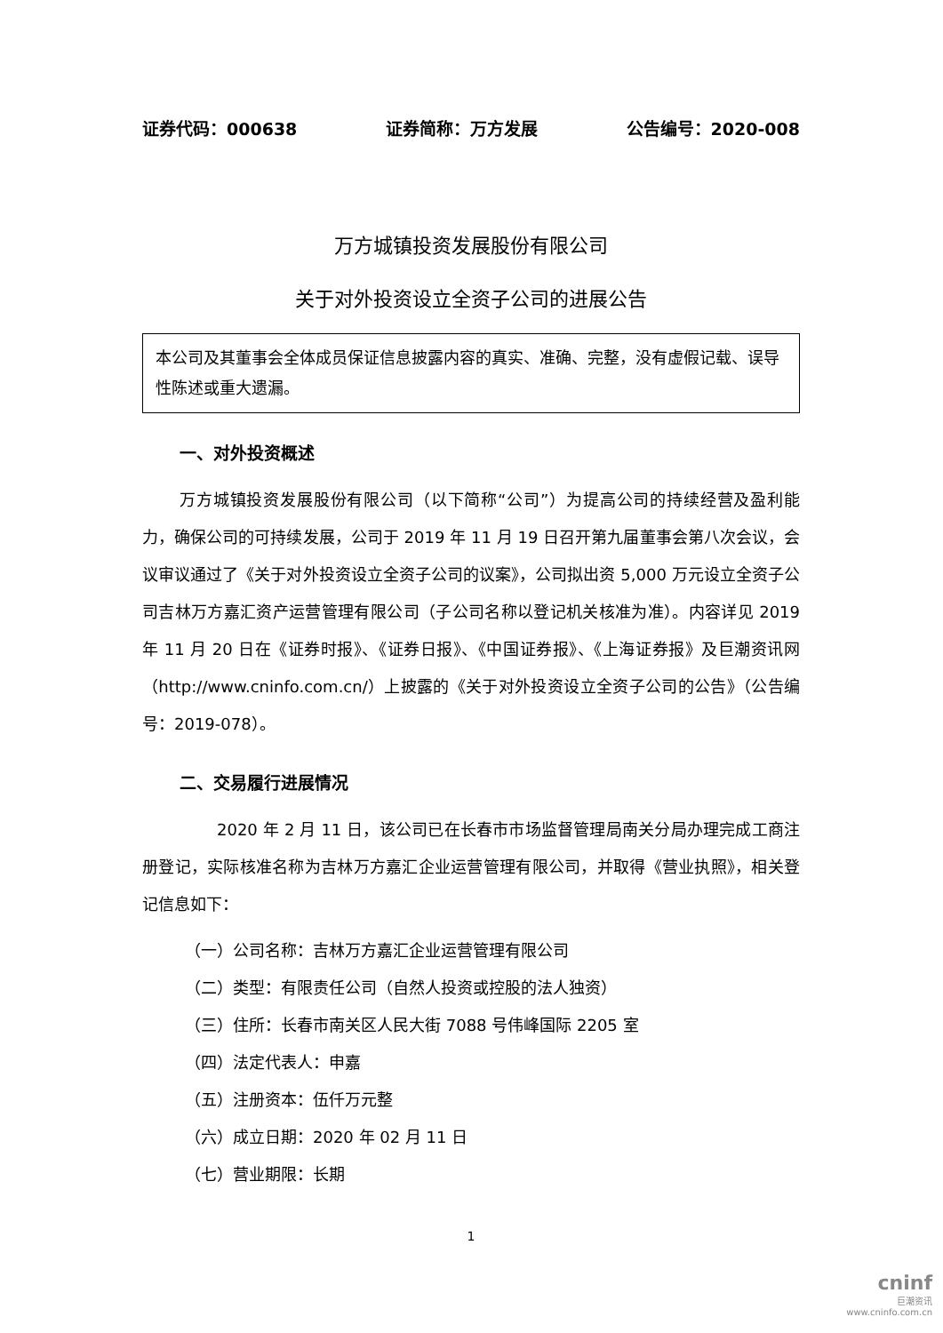证券代码：000638 证券简称：万方发展 公告编号：2020-008
万方城镇投资发展股份有限公司
关于对外投资设立全资子公司的进展公告
本公司及其董事会全体成员保证信息披露内容的真实、准确、完整，没有虚假记载、误导性陈述或重大遗漏。
一、对外投资概述
万方城镇投资发展股份有限公司（以下简称“公司”）为提高公司的持续经营及盈利能力，确保公司的可持续发展，公司于 2019 年 11 月 19 日召开第九届董事会第八次会议，会议审议通过了《关于对外投资设立全资子公司的议案》，公司拟出资 5,000 万元设立全资子公司吉林万方嘉汇资产运营管理有限公司（子公司名称以登记机关核准为准）。内容详见 2019 年 11 月 20 日在《证券时报》、《证券日报》、《中国证券报》、《上海证券报》及巨潮资讯网（http://www.cninfo.com.cn/）上披露的《关于对外投资设立全资子公司的公告》（公告编号：2019-078）。
二、交易履行进展情况
2020 年 2 月 11 日，该公司已在长春市市场监督管理局南关分局办理完成工商注册登记，实际核准名称为吉林万方嘉汇企业运营管理有限公司，并取得《营业执照》，相关登记信息如下：
（一）公司名称：吉林万方嘉汇企业运营管理有限公司
（二）类型：有限责任公司（自然人投资或控股的法人独资）
（三）住所：长春市南关区人民大街 7088 号伟峰国际 2205 室
（四）法定代表人：申嘉
（五）注册资本：伍仟万元整
（六）成立日期：2020 年 02 月 11 日
（七）营业期限：长期
1
cninf
巨潮资讯
www.cninfo.com.cn